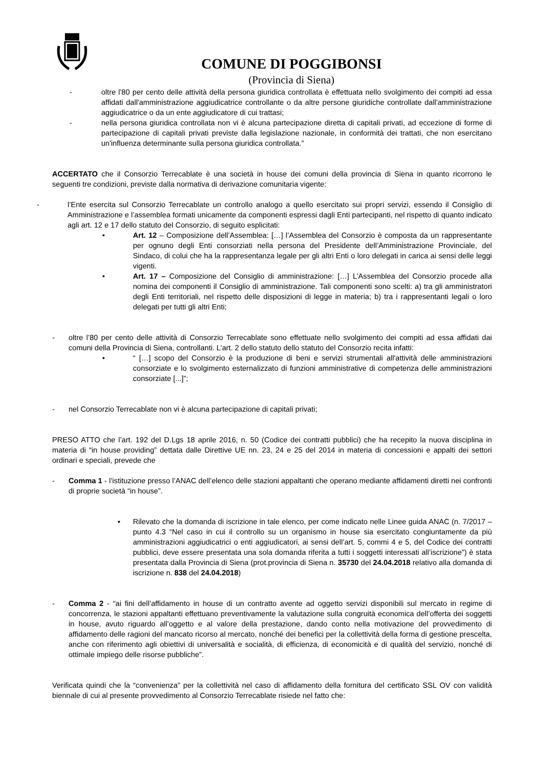COMUNE DI POGGIBONSI
(Provincia di Siena)
- oltre l'80 per cento delle attività della persona giuridica controllata è effettuata nello svolgimento dei compiti ad essa affidati dall'amministrazione aggiudicatrice controllante o da altre persone giuridiche controllate dall'amministrazione aggiudicatrice o da un ente aggiudicatore di cui trattasi;
- nella persona giuridica controllata non vi è alcuna partecipazione diretta di capitali privati, ad eccezione di forme di partecipazione di capitali privati previste dalla legislazione nazionale, in conformità dei trattati, che non esercitano un'influenza determinante sulla persona giuridica controllata.”
ACCERTATO che il Consorzio Terrecablate è una società in house dei comuni della provincia di Siena in quanto ricorrono le seguenti tre condizioni, previste dalla normativa di derivazione comunitaria vigente:
- l’Ente esercita sul Consorzio Terrecablate un controllo analogo a quello esercitato sui propri servizi, essendo il Consiglio di Amministrazione e l’assemblea formati unicamente da componenti espressi dagli Enti partecipanti, nel rispetto di quanto indicato agli art. 12 e 17 dello statuto del Consorzio, di seguito esplicitati:
• Art. 12 – Composizione dell’Assemblea: […] l’Assemblea del Consorzio è composta da un rappresentante per ognuno degli Enti consorziati nella persona del Presidente dell’Amministrazione Provinciale, del Sindaco, di colui che ha la rappresentanza legale per gli altri Enti o loro delegati in carica ai sensi delle leggi vigenti.
• Art. 17 – Composizione del Consiglio di amministrazione: […] L’Assemblea del Consorzio procede alla nomina dei componenti il Consiglio di amministrazione. Tali componenti sono scelti: a) tra gli amministratori degli Enti territoriali, nel rispetto delle disposizioni di legge in materia; b) tra i rappresentanti legali o loro delegati per tutti gli altri Enti;
- oltre l’80 per cento delle attività di Consorzio Terrecablate sono effettuate nello svolgimento dei compiti ad essa affidati dai comuni della Provincia di Siena, controllanti. L’art. 2 dello statuto dello statuto del Consorzio recita infatti:
• “ […] scopo del Consorzio è la produzione di beni e servizi strumentali all'attività delle amministrazioni consorziate e lo svolgimento esternalizzato di funzioni amministrative di competenza delle amministrazioni consorziate [...]”;
- nel Consorzio Terrecablate non vi è alcuna partecipazione di capitali privati;
PRESO ATTO che l’art. 192 del D.Lgs 18 aprile 2016, n. 50 (Codice dei contratti pubblici) che ha recepito la nuova disciplina in materia di “in house providing” dettata dalle Direttive UE nn. 23, 24 e 25 del 2014 in materia di concessioni e appalti dei settori ordinari e speciali, prevede che
- Comma 1 - l’istituzione presso l’ANAC dell’elenco delle stazioni appaltanti che operano mediante affidamenti diretti nei confronti di proprie società “in house”.
▪ Rilevato che la domanda di iscrizione in tale elenco, per come indicato nelle Linee guida ANAC (n. 7/2017 – punto 4.3 “Nel caso in cui il controllo su un organismo in house sia esercitato congiuntamente da più amministrazioni aggiudicatrici o enti aggiudicatori, ai sensi dell’art. 5, commi 4 e 5, del Codice dei contratti pubblici, deve essere presentata una sola domanda riferita a tutti i soggetti interessati all’iscrizione”) è stata presentata dalla Provincia di Siena (prot.provincia di Siena n. 35730 del 24.04.2018 relativo alla domanda di iscrizione n. 838 del 24.04.2018)
- Comma 2 - “ai fini dell’affidamento in house di un contratto avente ad oggetto servizi disponibili sul mercato in regime di concorrenza, le stazioni appaltanti effettuano preventivamente la valutazione sulla congruità economica dell’offerta dei soggetti in house, avuto riguardo all’oggetto e al valore della prestazione, dando conto nella motivazione del provvedimento di affidamento delle ragioni del mancato ricorso al mercato, nonché dei benefici per la collettività della forma di gestione prescelta, anche con riferimento agli obiettivi di universalità e socialità, di efficienza, di economicità e di qualità del servizio, nonché di ottimale impiego delle risorse pubbliche”.
Verificata quindi che la “convenienza” per la collettività nel caso di affidamento della fornitura del certificato SSL OV con validità biennale di cui al presente provvedimento al Consorzio Terrecablate risiede nel fatto che: